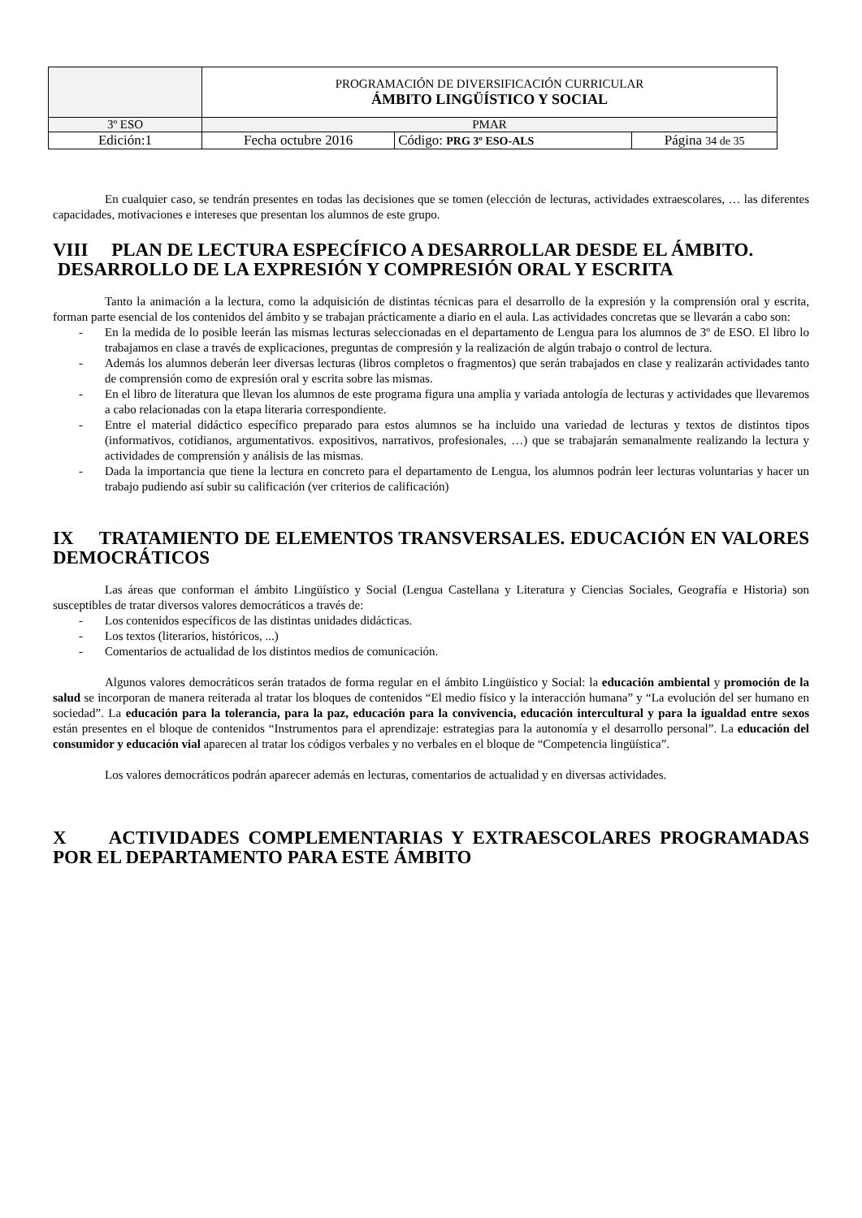| | PROGRAMACIÓN DE DIVERSIFICACIÓN CURRICULAR ÁMBITO LINGÜÍSTICO Y SOCIAL | | |
| 3º ESO | PMAR | | |
| Edición:1 | Fecha octubre 2016 | Código: PRG 3º ESO-ALS | Página 34 de 35 |
En cualquier caso, se tendrán presentes en todas las decisiones que se tomen (elección de lecturas, actividades extraescolares, … las diferentes capacidades, motivaciones e intereses que presentan los alumnos de este grupo.
VIII PLAN DE LECTURA ESPECÍFICO A DESARROLLAR DESDE EL ÁMBITO.
DESARROLLO DE LA EXPRESIÓN Y COMPRESIÓN ORAL Y ESCRITA
Tanto la animación a la lectura, como la adquisición de distintas técnicas para el desarrollo de la expresión y la comprensión oral y escrita, forman parte esencial de los contenidos del ámbito y se trabajan prácticamente a diario en el aula. Las actividades concretas que se llevarán a cabo son:
- En la medida de lo posible leerán las mismas lecturas seleccionadas en el departamento de Lengua para los alumnos de 3º de ESO. El libro lo trabajamos en clase a través de explicaciones, preguntas de compresión y la realización de algún trabajo o control de lectura.
- Además los alumnos deberán leer diversas lecturas (libros completos o fragmentos) que serán trabajados en clase y realizarán actividades tanto de comprensión como de expresión oral y escrita sobre las mismas.
- En el libro de literatura que llevan los alumnos de este programa figura una amplia y variada antología de lecturas y actividades que llevaremos a cabo relacionadas con la etapa literaria correspondiente.
- Entre el material didáctico específico preparado para estos alumnos se ha incluido una variedad de lecturas y textos de distintos tipos (informativos, cotidianos, argumentativos. expositivos, narrativos, profesionales, …) que se trabajarán semanalmente realizando la lectura y actividades de comprensión y análisis de las mismas.
- Dada la importancia que tiene la lectura en concreto para el departamento de Lengua, los alumnos podrán leer lecturas voluntarias y hacer un trabajo pudiendo así subir su calificación (ver criterios de calificación)
IX TRATAMIENTO DE ELEMENTOS TRANSVERSALES. EDUCACIÓN EN VALORES DEMOCRÁTICOS
Las áreas que conforman el ámbito Lingüístico y Social (Lengua Castellana y Literatura y Ciencias Sociales, Geografía e Historia) son susceptibles de tratar diversos valores democráticos a través de:
- Los contenidos específicos de las distintas unidades didácticas.
- Los textos (literarios, históricos, ...)
- Comentarios de actualidad de los distintos medios de comunicación.
Algunos valores democráticos serán tratados de forma regular en el ámbito Lingüístico y Social: la educación ambiental y promoción de la salud se incorporan de manera reiterada al tratar los bloques de contenidos “El medio físico y la interacción humana” y “La evolución del ser humano en sociedad”. La educación para la tolerancia, para la paz, educación para la convivencia, educación intercultural y para la igualdad entre sexos están presentes en el bloque de contenidos “Instrumentos para el aprendizaje: estrategias para la autonomía y el desarrollo personal”. La educación del consumidor y educación vial aparecen al tratar los códigos verbales y no verbales en el bloque de “Competencia lingüística”.
Los valores democráticos podrán aparecer además en lecturas, comentarios de actualidad y en diversas actividades.
X ACTIVIDADES COMPLEMENTARIAS Y EXTRAESCOLARES PROGRAMADAS POR EL DEPARTAMENTO PARA ESTE ÁMBITO